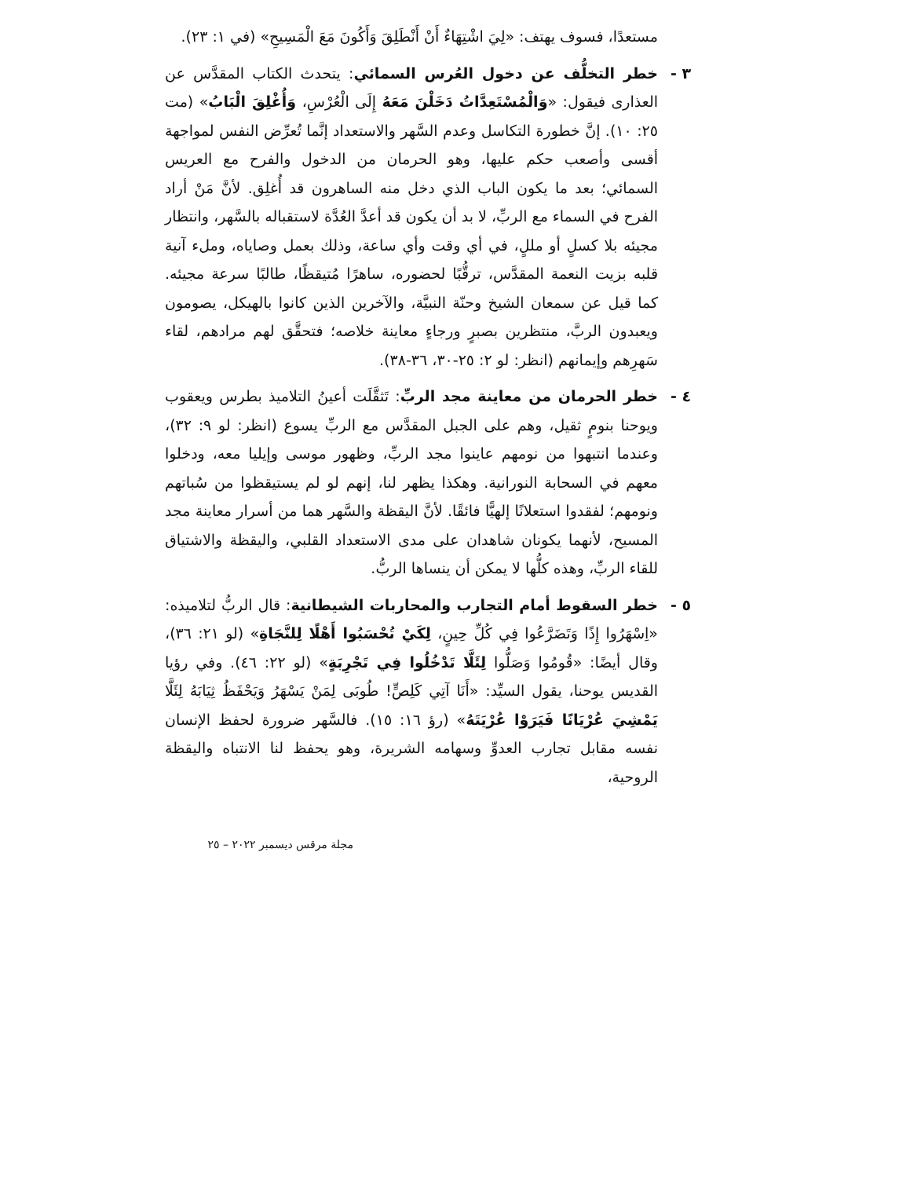مستعدًا، فسوف يهتف: «لِيَ اشْتِهَاءٌ أَنْ أَنْطَلِقَ وَأَكُونَ مَعَ الْمَسِيحِ» (في ١: ٢٣).
٣ - خطر التخلُّف عن دخول العُرس السمائي: يتحدث الكتاب المقدَّس عن العذارى فيقول: «وَالْمُسْتَعِدَّاتُ دَخَلْنَ مَعَهُ إِلَى الْعُرْسِ، وَأُغْلِقَ الْبَابُ» (مت ٢٥: ١٠). إنَّ خطورة التكاسل وعدم السَّهر والاستعداد إنَّما تُعرِّض النفس لمواجهة أقسى وأصعب حكم عليها، وهو الحرمان من الدخول والفرح مع العريس السمائي؛ بعد ما يكون الباب الذي دخل منه الساهرون قد أُغلِق. لأنَّ مَنْ أراد الفرح في السماء مع الربِّ، لا بد أن يكون قد أعدَّ العُدَّة لاستقباله بالسَّهر، وانتظار مجيئه بلا كسلٍ أو مللٍ، في أي وقت وأي ساعة، وذلك بعمل وصاياه، وملء آنية قلبه بزيت النعمة المقدَّس، ترقُّبًا لحضوره، ساهرًا مُتيقظًا، طالبًا سرعة مجيئه. كما قيل عن سمعان الشيخ وحنّة النبيَّة، والآخرين الذين كانوا بالهيكل، يصومون ويعبدون الربَّ، منتظرين بصبرٍ ورجاءٍ معاينة خلاصه؛ فتحقَّق لهم مرادهم، لقاء سَهرِهم وإيمانهم (انظر: لو ٢: ٢٥-٣٠، ٣٦-٣٨).
٤ - خطر الحرمان من معاينة مجد الربِّ: تَثقَّلَت أعينُ التلاميذ بطرس ويعقوب ويوحنا بنومٍ ثقيل، وهم على الجبل المقدَّس مع الربِّ يسوع (انظر: لو ٩: ٣٢)، وعندما انتبهوا من نومهم عاينوا مجد الربِّ، وظهور موسى وإيليا معه، ودخلوا معهم في السحابة النورانية. وهكذا يظهر لنا، إنهم لو لم يستيقظوا من سُباتهم ونومهم؛ لفقدوا استعلانًا إلهيًّا فائقًا. لأنَّ اليقظة والسَّهر هما من أسرار معاينة مجد المسيح، لأنهما يكونان شاهدان على مدى الاستعداد القلبي، واليقظة والاشتياق للقاء الربِّ، وهذه كلُّها لا يمكن أن ينساها الربُّ.
٥ - خطر السقوط أمام التجارب والمحاربات الشيطانية: قال الربُّ لتلاميذه: «اِسْهَرُوا إِذًا وَتَضَرَّعُوا فِي كُلِّ حِينٍ، لِكَيْ تُحْسَبُوا أَهْلًا لِلنَّجَاةِ» (لو ٢١: ٣٦)، وقال أيضًا: «قُومُوا وَصَلُّوا لِئَلَّا تَدْخُلُوا فِي تَجْرِبَةٍ» (لو ٢٢: ٤٦). وفي رؤيا القديس يوحنا، يقول السيِّد: «أَنَا آتِي كَلِصٍّ! طُوبَى لِمَنْ يَسْهَرُ وَيَحْفَظُ ثِيَابَهُ لِئَلَّا يَمْشِيَ عُرْيَانًا فَيَرَوْا عُرْيَتَهُ» (رؤ ١٦: ١٥). فالسَّهر ضرورة لحفظ الإنسان نفسه مقابل تجارب العدوِّ وسهامه الشريرة، وهو يحفظ لنا الانتباه واليقظة الروحية،
مجلة مرقس ديسمبر ٢٠٢٢ – ٢٥